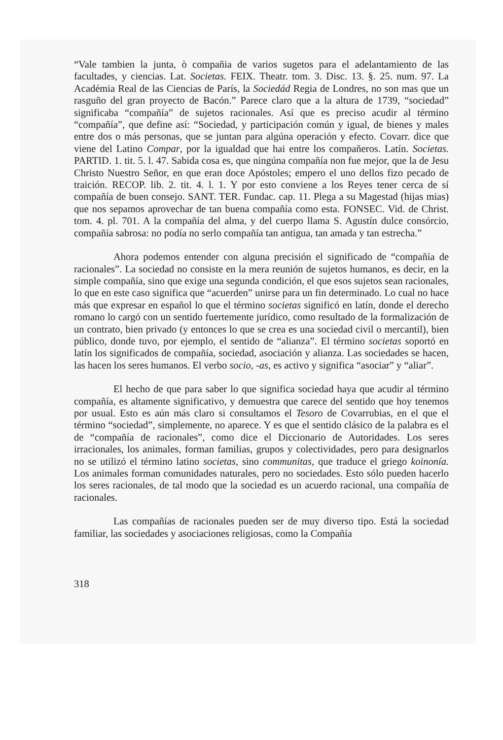“Vale tambien la junta, ò compañia de varios sugetos para el adelantamiento de las facultades, y ciencias. Lat. Societas. FEIX. Theatr. tom. 3. Disc. 13. §. 25. num. 97. La Académia Real de las Ciencias de París, la Sociedád Regia de Londres, no son mas que un rasguño del gran proyecto de Bacón.” Parece claro que a la altura de 1739, “sociedad” significaba “compañía” de sujetos racionales. Así que es preciso acudir al término “compañía”, que define así: “Sociedad, y participación común y igual, de bienes y males entre dos o más personas, que se juntan para algúna operación y efecto. Covarr. dice que viene del Latino Compar, por la igualdad que hai entre los compañeros. Latín. Societas. PARTID. 1. tit. 5. l. 47. Sabida cosa es, que ningúna compañía non fue mejor, que la de Jesu Christo Nuestro Señor, en que eran doce Apóstoles; empero el uno dellos fizo pecado de traición. RECOP. lib. 2. tit. 4. l. 1. Y por esto conviene a los Reyes tener cerca de sí compañía de buen consejo. SANT. TER. Fundac. cap. 11. Plega a su Magestad (hijas mias) que nos sepamos aprovechar de tan buena compañía como esta. FONSEC. Vid. de Christ. tom. 4. pl. 701. A la compañía del alma, y del cuerpo llama S. Agustín dulce consórcio, compañía sabrosa: no podía no serlo compañía tan antigua, tan amada y tan estrecha.”
Ahora podemos entender con alguna precisión el significado de “compañía de racionales”. La sociedad no consiste en la mera reunión de sujetos humanos, es decir, en la simple compañía, sino que exige una segunda condición, el que esos sujetos sean racionales, lo que en este caso significa que “acuerden” unirse para un fin determinado. Lo cual no hace más que expresar en español lo que el término societas significó en latín, donde el derecho romano lo cargó con un sentido fuertemente jurídico, como resultado de la formalización de un contrato, bien privado (y entonces lo que se crea es una sociedad civil o mercantil), bien público, donde tuvo, por ejemplo, el sentido de “alianza”. El término societas soportó en latín los significados de compañía, sociedad, asociación y alianza. Las sociedades se hacen, las hacen los seres humanos. El verbo socio, -as, es activo y significa “asociar” y “aliar”.
El hecho de que para saber lo que significa sociedad haya que acudir al término compañía, es altamente significativo, y demuestra que carece del sentido que hoy tenemos por usual. Esto es aún más claro si consultamos el Tesoro de Covarrubias, en el que el término “sociedad”, simplemente, no aparece. Y es que el sentido clásico de la palabra es el de “compañía de racionales”, como dice el Diccionario de Autoridades. Los seres irracionales, los animales, forman familias, grupos y colectividades, pero para designarlos no se utilizó el término latino societas, sino communitas, que traduce el griego koinonía. Los animales forman comunidades naturales, pero no sociedades. Esto sólo pueden hacerlo los seres racionales, de tal modo que la sociedad es un acuerdo racional, una compañía de racionales.
Las compañías de racionales pueden ser de muy diverso tipo. Está la sociedad familiar, las sociedades y asociaciones religiosas, como la Compañía
318